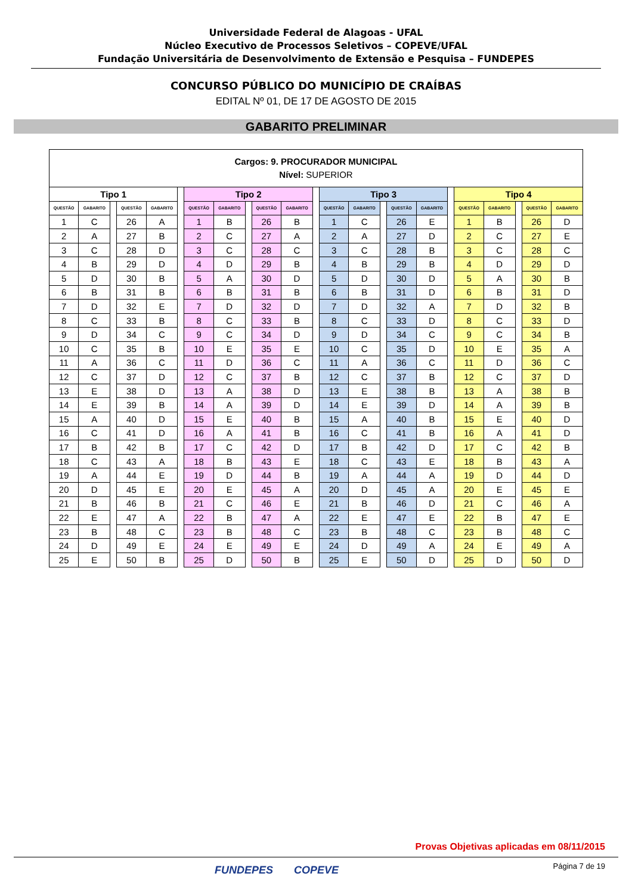Universidade Federal de Alagoas - UFAL
Núcleo Executivo de Processos Seletivos – COPEVE/UFAL
Fundação Universitária de Desenvolvimento de Extensão e Pesquisa – FUNDEPES
CONCURSO PÚBLICO DO MUNICÍPIO DE CRAÍBAS
EDITAL Nº 01, DE 17 DE AGOSTO DE 2015
GABARITO PRELIMINAR
| Cargos: 9. PROCURADOR MUNICIPAL Nível: SUPERIOR | | | | | | | | | | | | | | | | | | | | | | |
| Tipo 1 | | | | | | Tipo 2 | | | | | | Tipo 3 | | | | | | Tipo 4 | | | | |
| QUESTÃO | GABARITO | | QUESTÃO | GABARITO | | QUESTÃO | GABARITO | | QUESTÃO | GABARITO | | QUESTÃO | GABARITO | | QUESTÃO | GABARITO | | QUESTÃO | GABARITO | | QUESTÃO | GABARITO |
| 1 | C | | 26 | A | | 1 | B | | 26 | B | | 1 | C | | 26 | E | | 1 | B | | 26 | D |
| 2 | A | | 27 | B | | 2 | C | | 27 | A | | 2 | A | | 27 | D | | 2 | C | | 27 | E |
| 3 | C | | 28 | D | | 3 | C | | 28 | C | | 3 | C | | 28 | B | | 3 | C | | 28 | C |
| 4 | B | | 29 | D | | 4 | D | | 29 | B | | 4 | B | | 29 | B | | 4 | D | | 29 | D |
| 5 | D | | 30 | B | | 5 | A | | 30 | D | | 5 | D | | 30 | D | | 5 | A | | 30 | B |
| 6 | B | | 31 | B | | 6 | B | | 31 | B | | 6 | B | | 31 | D | | 6 | B | | 31 | D |
| 7 | D | | 32 | E | | 7 | D | | 32 | D | | 7 | D | | 32 | A | | 7 | D | | 32 | B |
| 8 | C | | 33 | B | | 8 | C | | 33 | B | | 8 | C | | 33 | D | | 8 | C | | 33 | D |
| 9 | D | | 34 | C | | 9 | C | | 34 | D | | 9 | D | | 34 | C | | 9 | C | | 34 | B |
| 10 | C | | 35 | B | | 10 | E | | 35 | E | | 10 | C | | 35 | D | | 10 | E | | 35 | A |
| 11 | A | | 36 | C | | 11 | D | | 36 | C | | 11 | A | | 36 | C | | 11 | D | | 36 | C |
| 12 | C | | 37 | D | | 12 | C | | 37 | B | | 12 | C | | 37 | B | | 12 | C | | 37 | D |
| 13 | E | | 38 | D | | 13 | A | | 38 | D | | 13 | E | | 38 | B | | 13 | A | | 38 | B |
| 14 | E | | 39 | B | | 14 | A | | 39 | D | | 14 | E | | 39 | D | | 14 | A | | 39 | B |
| 15 | A | | 40 | D | | 15 | E | | 40 | B | | 15 | A | | 40 | B | | 15 | E | | 40 | D |
| 16 | C | | 41 | D | | 16 | A | | 41 | B | | 16 | C | | 41 | B | | 16 | A | | 41 | D |
| 17 | B | | 42 | B | | 17 | C | | 42 | D | | 17 | B | | 42 | D | | 17 | C | | 42 | B |
| 18 | C | | 43 | A | | 18 | B | | 43 | E | | 18 | C | | 43 | E | | 18 | B | | 43 | A |
| 19 | A | | 44 | E | | 19 | D | | 44 | B | | 19 | A | | 44 | A | | 19 | D | | 44 | D |
| 20 | D | | 45 | E | | 20 | E | | 45 | A | | 20 | D | | 45 | A | | 20 | E | | 45 | E |
| 21 | B | | 46 | B | | 21 | C | | 46 | E | | 21 | B | | 46 | D | | 21 | C | | 46 | A |
| 22 | E | | 47 | A | | 22 | B | | 47 | A | | 22 | E | | 47 | E | | 22 | B | | 47 | E |
| 23 | B | | 48 | C | | 23 | B | | 48 | C | | 23 | B | | 48 | C | | 23 | B | | 48 | C |
| 24 | D | | 49 | E | | 24 | E | | 49 | E | | 24 | D | | 49 | A | | 24 | E | | 49 | A |
| 25 | E | | 50 | B | | 25 | D | | 50 | B | | 25 | E | | 50 | D | | 25 | D | | 50 | D |
Provas Objetivas aplicadas em 08/11/2015
Página 7 de 19 FUNDEPES COPEVE